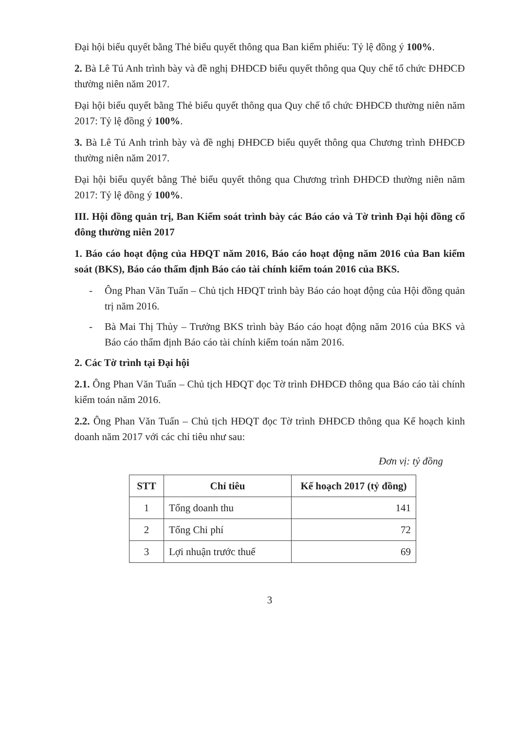Đại hội biểu quyết bằng Thẻ biểu quyết thông qua Ban kiểm phiếu: Tỷ lệ đồng ý 100%.
2. Bà Lê Tú Anh trình bày và đề nghị ĐHĐCĐ biểu quyết thông qua Quy chế tổ chức ĐHĐCĐ thường niên năm 2017.
Đại hội biểu quyết bằng Thẻ biểu quyết thông qua Quy chế tổ chức ĐHĐCĐ thường niên năm 2017: Tỷ lệ đồng ý 100%.
3. Bà Lê Tú Anh trình bày và đề nghị ĐHĐCĐ biểu quyết thông qua Chương trình ĐHĐCĐ thường niên năm 2017.
Đại hội biểu quyết bằng Thẻ biểu quyết thông qua Chương trình ĐHĐCĐ thường niên năm 2017: Tỷ lệ đồng ý 100%.
III. Hội đồng quản trị, Ban Kiểm soát trình bày các Báo cáo và Tờ trình Đại hội đồng cổ đông thường niên 2017
1. Báo cáo hoạt động của HĐQT năm 2016, Báo cáo hoạt động năm 2016 của Ban kiểm soát (BKS), Báo cáo thẩm định Báo cáo tài chính kiểm toán 2016 của BKS.
- Ông Phan Văn Tuấn – Chủ tịch HĐQT trình bày Báo cáo hoạt động của Hội đồng quản trị năm 2016.
- Bà Mai Thị Thủy – Trưởng BKS trình bày Báo cáo hoạt động năm 2016 của BKS và Báo cáo thẩm định Báo cáo tài chính kiểm toán năm 2016.
2. Các Tờ trình tại Đại hội
2.1. Ông Phan Văn Tuấn – Chủ tịch HĐQT đọc Tờ trình ĐHĐCĐ thông qua Báo cáo tài chính kiểm toán năm 2016.
2.2. Ông Phan Văn Tuấn – Chủ tịch HĐQT đọc Tờ trình ĐHĐCĐ thông qua Kế hoạch kinh doanh năm 2017 với các chỉ tiêu như sau:
Đơn vị: tỷ đồng
| STT | Chỉ tiêu | Kế hoạch 2017 (tỷ đồng) |
| --- | --- | --- |
| 1 | Tổng doanh thu | 141 |
| 2 | Tổng Chi phí | 72 |
| 3 | Lợi nhuận trước thuế | 69 |
3